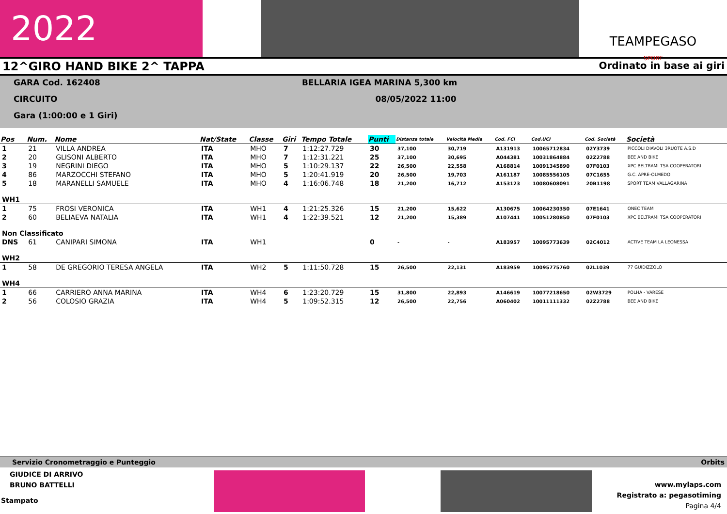2022
TEAMPEGASO
SPORT
12^GIRO HAND BIKE 2^ TAPPA Ordinato in base ai giri
GARA Cod. 162408 BELLARIA IGEA MARINA 5,300 km
CIRCUITO 08/05/2022 11:00
Gara (1:00:00 e 1 Giri)
| Pos | Num. | Nome | Nat/State | Classe | Giri | Tempo Totale | Punti | Distanza totale | Velocità Media | Cod. FCI | Cod.UCI | Cod. Società | Società |
| --- | --- | --- | --- | --- | --- | --- | --- | --- | --- | --- | --- | --- | --- |
| 1 | 21 | VILLA ANDREA | ITA | MHO | 7 | 1:12:27.729 | 30 | 37,100 | 30,719 | A131913 | 10065712834 | 02Y3739 | PICCOLI DIAVOLI 3RUOTE A.S.D |
| 2 | 20 | GLISONI ALBERTO | ITA | MHO | 7 | 1:12:31.221 | 25 | 37,100 | 30,695 | A044381 | 10031864884 | 02Z2788 | BEE AND BIKE |
| 3 | 19 | NEGRINI DIEGO | ITA | MHO | 5 | 1:10:29.137 | 22 | 26,500 | 22,558 | A168814 | 10091345890 | 07F0103 | XPC BELTRAMI TSA COOPERATORI |
| 4 | 86 | MARZOCCHI STEFANO | ITA | MHO | 5 | 1:20:41.919 | 20 | 26,500 | 19,703 | A161187 | 10085556105 | 07C1655 | G.C. APRE-OLMEDO |
| 5 | 18 | MARANELLI SAMUELE | ITA | MHO | 4 | 1:16:06.748 | 18 | 21,200 | 16,712 | A153123 | 10080608091 | 20B1198 | SPORT TEAM VALLAGARINA |
| WH1 | | | | | | | | | | | | | |
| 1 | 75 | FROSI VERONICA | ITA | WH1 | 4 | 1:21:25.326 | 15 | 21,200 | 15,622 | A130675 | 10064230350 | 07E1641 | ONEC TEAM |
| 2 | 60 | BELIAEVA NATALIA | ITA | WH1 | 4 | 1:22:39.521 | 12 | 21,200 | 15,389 | A107441 | 10051280850 | 07F0103 | XPC BELTRAMI TSA COOPERATORI |
| Non Classificato | | | | | | | | | | | | | |
| DNS | 61 | CANIPARI SIMONA | ITA | WH1 | | | 0 | - | - | A183957 | 10095773639 | 02C4012 | ACTIVE TEAM LA LEONESSA |
| WH2 | | | | | | | | | | | | | |
| 1 | 58 | DE GREGORIO TERESA ANGELA | ITA | WH2 | 5 | 1:11:50.728 | 15 | 26,500 | 22,131 | A183959 | 10095775760 | 02L1039 | 77 GUIDIZZOLO |
| WH4 | | | | | | | | | | | | | |
| 1 | 66 | CARRIERO ANNA MARINA | ITA | WH4 | 6 | 1:23:20.729 | 15 | 31,800 | 22,893 | A146619 | 10077218650 | 02W3729 | POLHA - VARESE |
| 2 | 56 | COLOSIO GRAZIA | ITA | WH4 | 5 | 1:09:52.315 | 12 | 26,500 | 22,756 | A060402 | 10011111332 | 02Z2788 | BEE AND BIKE |
Servizio Cronometraggio e Punteggio Orbits
GIUDICE DI ARRIVO
BRUNO BATTELLI
Stampato
www.mylaps.com
Registrato a: pegasotiming
Pagina 4/4